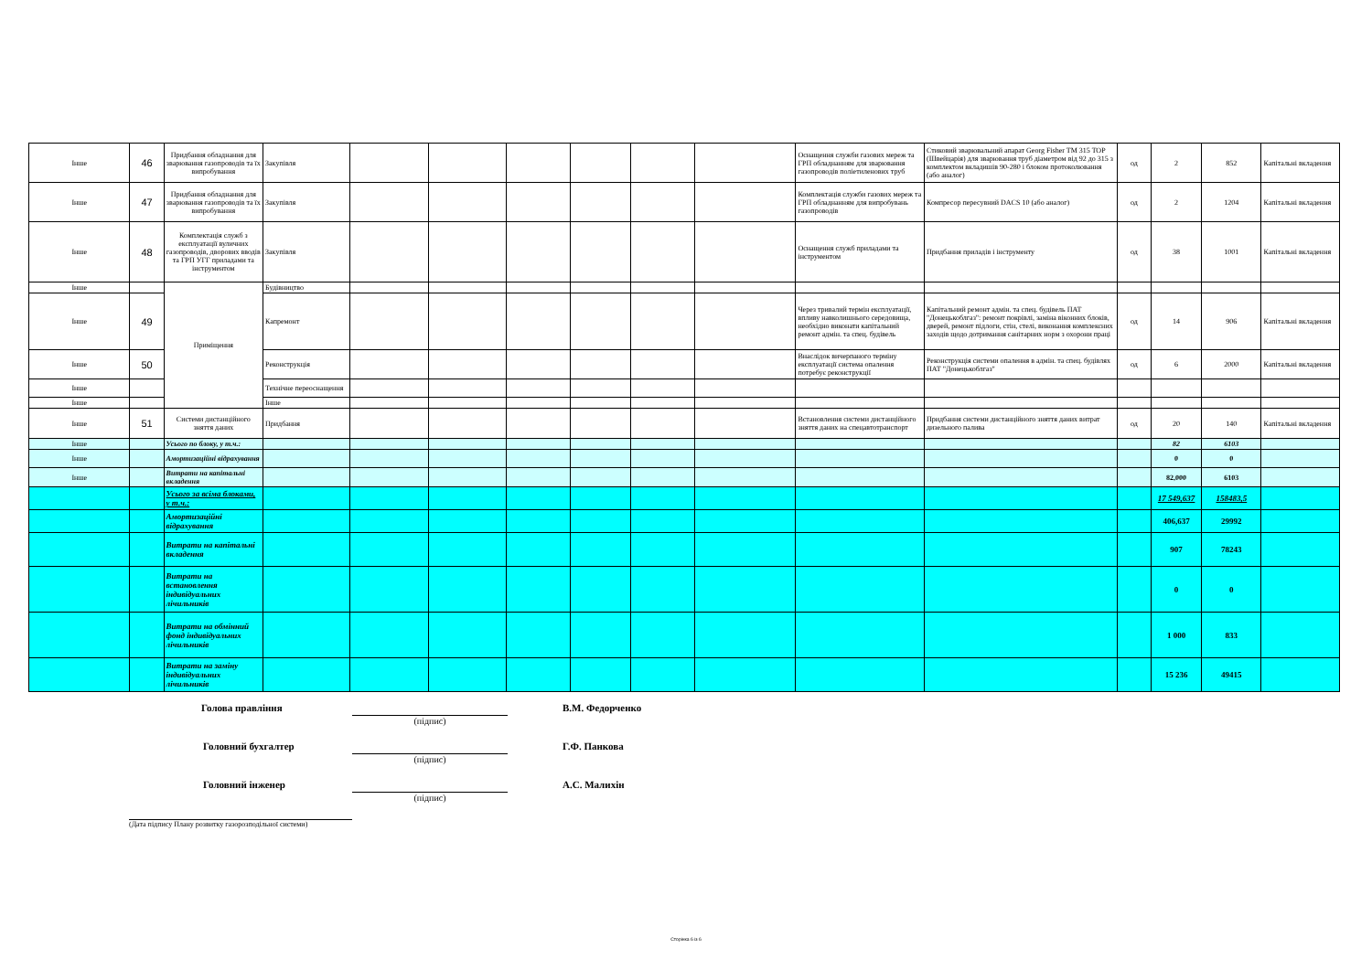| Інше | 46 | Придбання обладнання для зварювання газопроводів та їх випробування | Закупівля | | | | | | | Оснащення служби газових мереж та ГРП обладнанням для зварювання газопроводів поліетиленових труб | Стиковий зварювальний апарат Georg Fisher TM 315 TOP (Швейцарія) для зварювання труб діаметром від 92 до 315 з комплектом вкладишів 90-280 і блоком протоколювання (або аналог) | од | 2 | 852 | Капітальні вкладення |
| Інше | 47 | Придбання обладнання для зварювання газопроводів та їх випробування | Закупівля | | | | | | | Комплектація служби газових мереж та ГРП обладнанням для випробувань газопроводів | Компресор пересувний DACS 10 (або аналог) | од | 2 | 1204 | Капітальні вкладення |
| Інше | 48 | Комплектація служб з експлуатації вуличних газопроводів, дворових вводів та ГРП УГГ приладами та інструментом | Закупівля | | | | | | | Оснащення служб приладами та інструментом | Придбання приладів і інструменту | од | 38 | 1001 | Капітальні вкладення |
| Інше | | Приміщення | Будівництво | | | | | | | | | | | | |
| Інше | 49 | | Капремонт | | | | | | | Через тривалий термін експлуатації, впливу навколишнього середовища, необхідно виконати капітальний ремонт адмін. та спец. будівель | Капітальний ремонт адмін. та спец. будівель ПАТ "Донецькоблгаз": ремонт покрівлі, заміна віконних блоків, дверей, ремонт підлоги, стін, стелі, виконання комплексних заходів щодо дотримання санітарних норм з охорони праці | од | 14 | 906 | Капітальні вкладення |
| Інше | 50 | | Реконструкція | | | | | | | Внаслідок вичерпаного терміну експлуатації система опалення потребує реконструкції | Реконструкція системи опалення в адмін. та спец. будівлях ПАТ "Донецькоблгаз" | од | 6 | 2000 | Капітальні вкладення |
| Інше | | | Технічне переоснащення | | | | | | | | | | | | |
| Інше | | | Інше | | | | | | | | | | | | |
| Інше | 51 | Системи дистанційного зняття даних | Придбання | | | | | | | Встановлення системи дистанційного зняття даних на спецавтотранспорт | Придбання системи дистанційного зняття даних витрат дизельного палива | од | 20 | 140 | Капітальні вкладення |
| Інше | | Усього по блоку, у т.ч.: | | | | | | | | | | | 82 | 6103 | |
| Інше | | Амортизаційні відрахування | | | | | | | | | | | 0 | 0 | |
| Інше | | Витрати на капітальні вкладення | | | | | | | | | | | 82,000 | 6103 | |
| | | Усього за всіма блоками, у т.ч.: | | | | | | | | | | | 17 549,637 | 158483,5 | |
| | | Амортизаційні відрахування | | | | | | | | | | | 406,637 | 29992 | |
| | | Витрати на капітальні вкладення | | | | | | | | | | | 907 | 78243 | |
| | | Витрати на встановлення індивідуальних лічильників | | | | | | | | | | | 0 | 0 | |
| | | Витрати на обмінний фонд індивідуальних лічильників | | | | | | | | | | | 1 000 | 833 | |
| | | Витрати на заміну індивідуальних лічильників | | | | | | | | | | | 15 236 | 49415 | |
Голова правління
(підпис)
В.М. Федорченко
Головний бухгалтер
(підпис)
Г.Ф. Панкова
Головний інженер
(підпис)
А.С. Малихін
(Дата підпису Плану розвитку газорозподільної системи)
Сторінка 6 із 6